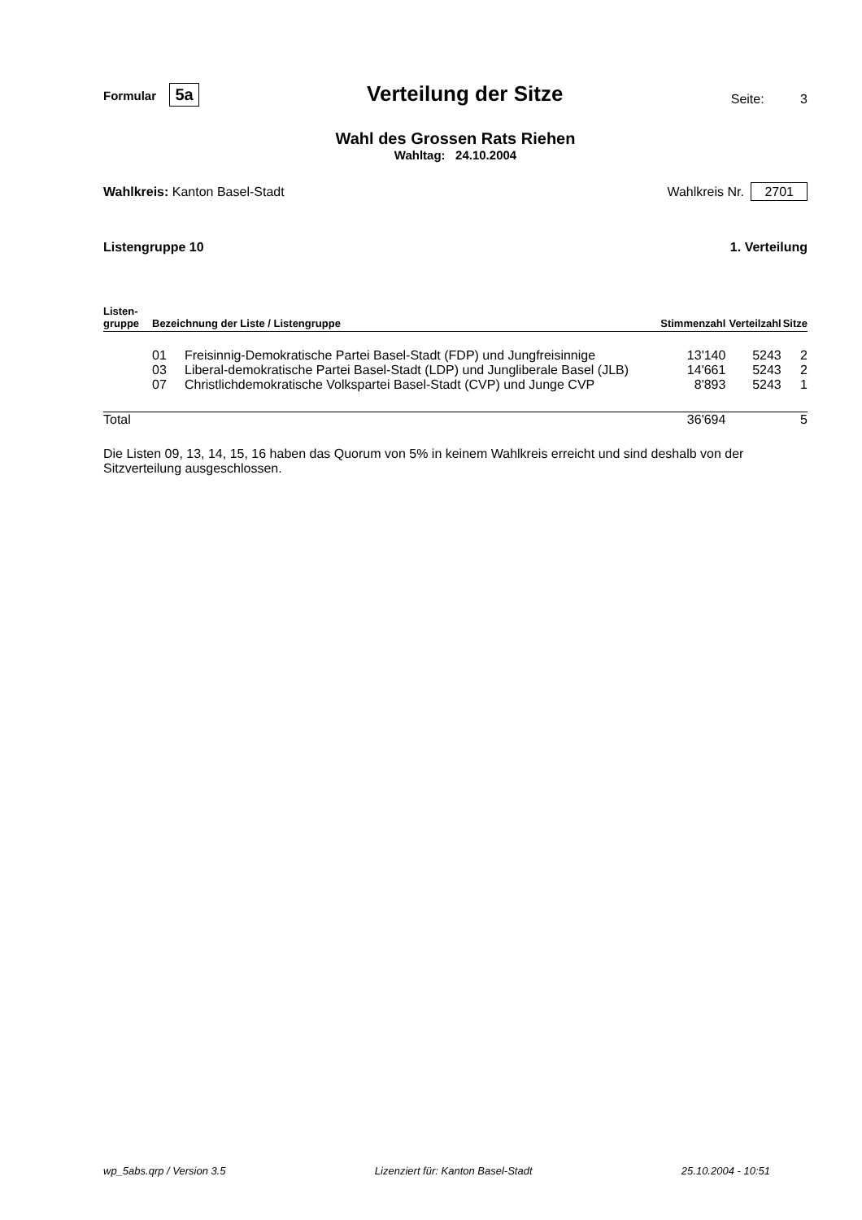Formular 5a
Verteilung der Sitze
Seite: 3
Wahl des Grossen Rats Riehen
Wahltag: 24.10.2004
Wahlkreis: Kanton Basel-Stadt Wahlkreis Nr. 2701
Listengruppe 10 1. Verteilung
| Listen- gruppe | Bezeichnung der Liste / Listengruppe | | Stimmenzahl | Verteilzahl | Sitze |
| --- | --- | --- | --- | --- | --- |
| | 01 | Freisinnig-Demokratische Partei Basel-Stadt (FDP) und Jungfreisinnige | 13'140 | 5243 | 2 |
| | 03 | Liberal-demokratische Partei Basel-Stadt (LDP) und Jungliberale Basel (JLB) | 14'661 | 5243 | 2 |
| | 07 | Christlichdemokratische Volkspartei Basel-Stadt (CVP) und Junge CVP | 8'893 | 5243 | 1 |
| Total | | | 36'694 | | 5 |
Die Listen 09, 13, 14, 15, 16 haben das Quorum von 5% in keinem Wahlkreis erreicht und sind deshalb von der Sitzverteilung ausgeschlossen.
wp_5abs.qrp / Version 3.5 Lizenziert für: Kanton Basel-Stadt 25.10.2004 - 10:51